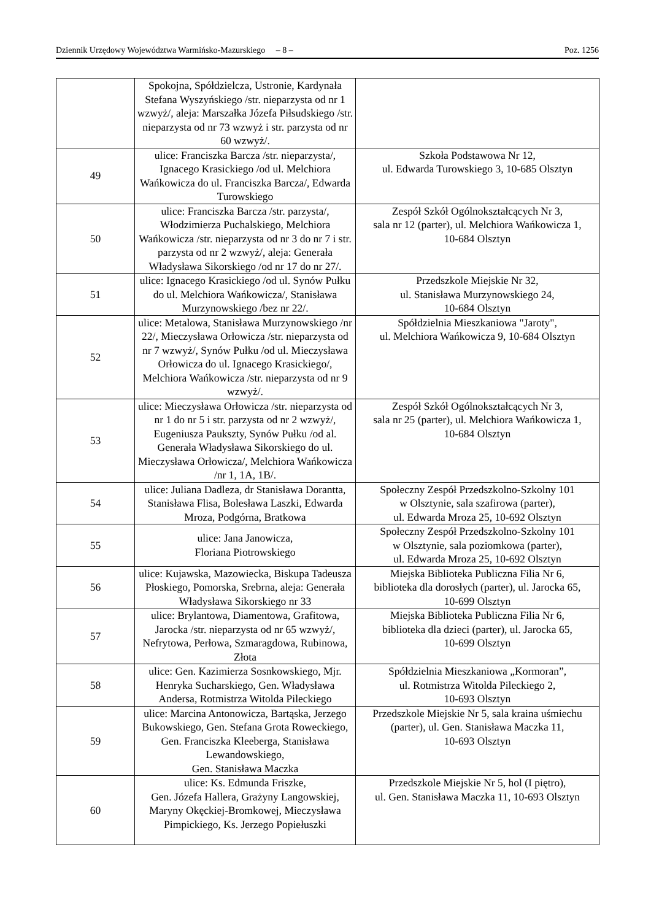Dziennik Urzędowy Województwa Warmińsko-Mazurskiego – 8 – Poz. 1256
| | Spokojna, Spółdzielcza, Ustronie, Kardynała Stefana Wyszyńskiego /str. nieparzysta od nr 1 wzwyż/, aleja: Marszałka Józefa Piłsudskiego /str. nieparzysta od nr 73 wzwyż i str. parzysta od nr 60 wzwyż/. | |
| 49 | ulice: Franciszka Barcza /str. nieparzysta/, Ignacego Krasickiego /od ul. Melchiora Wańkowicza do ul. Franciszka Barcza/, Edwarda Turowskiego | Szkoła Podstawowa Nr 12, ul. Edwarda Turowskiego 3, 10-685 Olsztyn |
| 50 | ulice: Franciszka Barcza /str. parzysta/, Włodzimierza Puchalskiego, Melchiora Wańkowicza /str. nieparzysta od nr 3 do nr 7 i str. parzysta od nr 2 wzwyż/, aleja: Generała Władysława Sikorskiego /od nr 17 do nr 27/. | Zespół Szkół Ogólnokształcących Nr 3, sala nr 12 (parter), ul. Melchiora Wańkowicza 1, 10-684 Olsztyn |
| 51 | ulice: Ignacego Krasickiego /od ul. Synów Pułku do ul. Melchiora Wańkowicza/, Stanisława Murzynowskiego /bez nr 22/. | Przedszkole Miejskie Nr 32, ul. Stanisława Murzynowskiego 24, 10-684 Olsztyn |
| 52 | ulice: Metalowa, Stanisława Murzynowskiego /nr 22/, Mieczysława Orłowicza /str. nieparzysta od nr 7 wzwyż/, Synów Pułku /od ul. Mieczysława Orłowicza do ul. Ignacego Krasickiego/, Melchiora Wańkowicza /str. nieparzysta od nr 9 wzwyż/. | Spółdzielnia Mieszkaniowa "Jaroty", ul. Melchiora Wańkowicza 9, 10-684 Olsztyn |
| 53 | ulice: Mieczysława Orłowicza /str. nieparzysta od nr 1 do nr 5 i str. parzysta od nr 2 wzwyż/, Eugeniusza Paukszty, Synów Pułku /od al. Generała Władysława Sikorskiego do ul. Mieczysława Orłowicza/, Melchiora Wańkowicza /nr 1, 1A, 1B/. | Zespół Szkół Ogólnokształcących Nr 3, sala nr 25 (parter), ul. Melchiora Wańkowicza 1, 10-684 Olsztyn |
| 54 | ulice: Juliana Dadleza, dr Stanisława Dorantta, Stanisława Flisa, Bolesława Laszki, Edwarda Mroza, Podgórna, Bratkowa | Społeczny Zespół Przedszkolno-Szkolny 101 w Olsztynie, sala szafirowa (parter), ul. Edwarda Mroza 25, 10-692 Olsztyn |
| 55 | ulice: Jana Janowicza, Floriana Piotrowskiego | Społeczny Zespół Przedszkolno-Szkolny 101 w Olsztynie, sala poziomkowa (parter), ul. Edwarda Mroza 25, 10-692 Olsztyn |
| 56 | ulice: Kujawska, Mazowiecka, Biskupa Tadeusza Płoskiego, Pomorska, Srebrna, aleja: Generała Władysława Sikorskiego nr 33 | Miejska Biblioteka Publiczna Filia Nr 6, biblioteka dla dorosłych (parter), ul. Jarocka 65, 10-699 Olsztyn |
| 57 | ulice: Brylantowa, Diamentowa, Grafitowa, Jarocka /str. nieparzysta od nr 65 wzwyż/, Nefrytowa, Perłowa, Szmaragdowa, Rubinowa, Złota | Miejska Biblioteka Publiczna Filia Nr 6, biblioteka dla dzieci (parter), ul. Jarocka 65, 10-699 Olsztyn |
| 58 | ulice: Gen. Kazimierza Sosnkowskiego, Mjr. Henryka Sucharskiego, Gen. Władysława Andersa, Rotmistrza Witolda Pileckiego | Spółdzielnia Mieszkaniowa „Kormoran”, ul. Rotmistrza Witolda Pileckiego 2, 10-693 Olsztyn |
| 59 | ulice: Marcina Antonowicza, Bartąska, Jerzego Bukowskiego, Gen. Stefana Grota Roweckiego, Gen. Franciszka Kleeberga, Stanisława Lewandowskiego, Gen. Stanisława Maczka | Przedszkole Miejskie Nr 5, sala kraina uśmiechu (parter), ul. Gen. Stanisława Maczka 11, 10-693 Olsztyn |
| 60 | ulice: Ks. Edmunda Friszke, Gen. Józefa Hallera, Grażyny Langowskiej, Maryny Okęckiej-Bromkowej, Mieczysława Pimpickiego, Ks. Jerzego Popiełuszki | Przedszkole Miejskie Nr 5, hol (I piętro), ul. Gen. Stanisława Maczka 11, 10-693 Olsztyn |